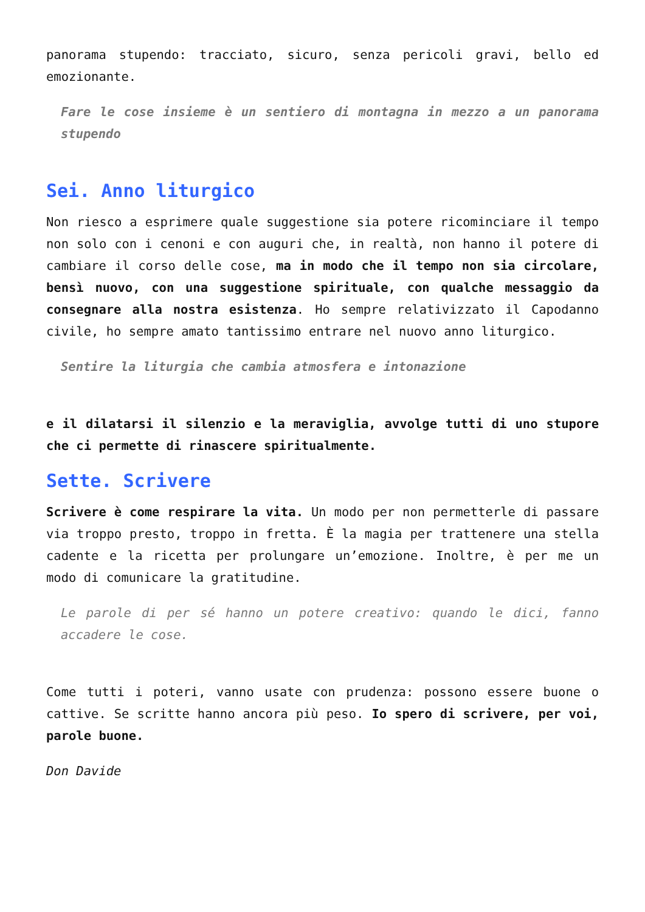panorama stupendo: tracciato, sicuro, senza pericoli gravi, bello ed emozionante.
Fare le cose insieme è un sentiero di montagna in mezzo a un panorama stupendo
Sei. Anno liturgico
Non riesco a esprimere quale suggestione sia potere ricominciare il tempo non solo con i cenoni e con auguri che, in realtà, non hanno il potere di cambiare il corso delle cose, ma in modo che il tempo non sia circolare, bensì nuovo, con una suggestione spirituale, con qualche messaggio da consegnare alla nostra esistenza. Ho sempre relativizzato il Capodanno civile, ho sempre amato tantissimo entrare nel nuovo anno liturgico.
Sentire la liturgia che cambia atmosfera e intonazione
e il dilatarsi il silenzio e la meraviglia, avvolge tutti di uno stupore che ci permette di rinascere spiritualmente.
Sette. Scrivere
Scrivere è come respirare la vita. Un modo per non permetterle di passare via troppo presto, troppo in fretta. È la magia per trattenere una stella cadente e la ricetta per prolungare un’emozione. Inoltre, è per me un modo di comunicare la gratitudine.
Le parole di per sé hanno un potere creativo: quando le dici, fanno accadere le cose.
Come tutti i poteri, vanno usate con prudenza: possono essere buone o cattive. Se scritte hanno ancora più peso. Io spero di scrivere, per voi, parole buone.
Don Davide